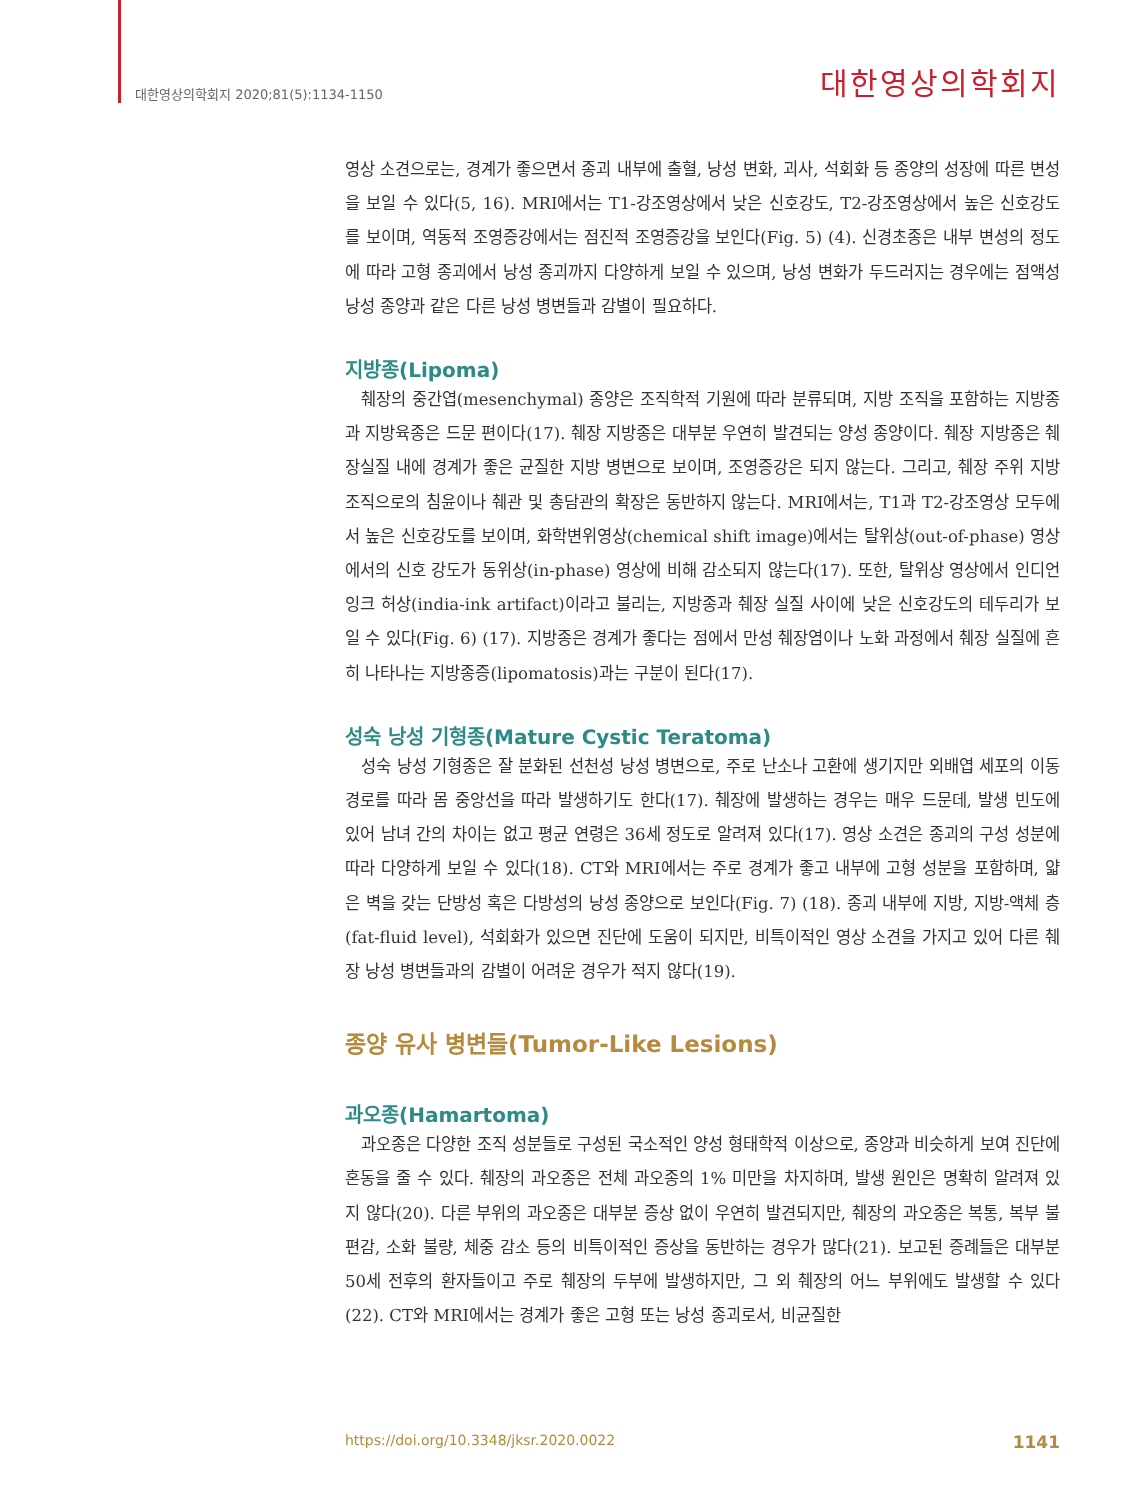대한영상의학회지 2020;81(5):1134-1150 대한영상의학회지
영상 소견으로는, 경계가 좋으면서 종괴 내부에 출혈, 낭성 변화, 괴사, 석회화 등 종양의 성장에 따른 변성을 보일 수 있다(5, 16). MRI에서는 T1-강조영상에서 낮은 신호강도, T2-강조영상에서 높은 신호강도를 보이며, 역동적 조영증강에서는 점진적 조영증강을 보인다(Fig. 5) (4). 신경초종은 내부 변성의 정도에 따라 고형 종괴에서 낭성 종괴까지 다양하게 보일 수 있으며, 낭성 변화가 두드러지는 경우에는 점액성 낭성 종양과 같은 다른 낭성 병변들과 감별이 필요하다.
지방종(Lipoma)
췌장의 중간엽(mesenchymal) 종양은 조직학적 기원에 따라 분류되며, 지방 조직을 포함하는 지방종과 지방육종은 드문 편이다(17). 췌장 지방종은 대부분 우연히 발견되는 양성 종양이다. 췌장 지방종은 췌장실질 내에 경계가 좋은 균질한 지방 병변으로 보이며, 조영증강은 되지 않는다. 그리고, 췌장 주위 지방 조직으로의 침윤이나 췌관 및 총담관의 확장은 동반하지 않는다. MRI에서는, T1과 T2-강조영상 모두에서 높은 신호강도를 보이며, 화학변위영상(chemical shift image)에서는 탈위상(out-of-phase) 영상에서의 신호 강도가 동위상(in-phase) 영상에 비해 감소되지 않는다(17). 또한, 탈위상 영상에서 인디언 잉크 허상(india-ink artifact)이라고 불리는, 지방종과 췌장 실질 사이에 낮은 신호강도의 테두리가 보일 수 있다(Fig. 6) (17). 지방종은 경계가 좋다는 점에서 만성 췌장염이나 노화 과정에서 췌장 실질에 흔히 나타나는 지방종증(lipomatosis)과는 구분이 된다(17).
성숙 낭성 기형종(Mature Cystic Teratoma)
성숙 낭성 기형종은 잘 분화된 선천성 낭성 병변으로, 주로 난소나 고환에 생기지만 외배엽 세포의 이동 경로를 따라 몸 중앙선을 따라 발생하기도 한다(17). 췌장에 발생하는 경우는 매우 드문데, 발생 빈도에 있어 남녀 간의 차이는 없고 평균 연령은 36세 정도로 알려져 있다(17). 영상 소견은 종괴의 구성 성분에 따라 다양하게 보일 수 있다(18). CT와 MRI에서는 주로 경계가 좋고 내부에 고형 성분을 포함하며, 얇은 벽을 갖는 단방성 혹은 다방성의 낭성 종양으로 보인다(Fig. 7) (18). 종괴 내부에 지방, 지방-액체 층(fat-fluid level), 석회화가 있으면 진단에 도움이 되지만, 비특이적인 영상 소견을 가지고 있어 다른 췌장 낭성 병변들과의 감별이 어려운 경우가 적지 않다(19).
종양 유사 병변들(Tumor-Like Lesions)
과오종(Hamartoma)
과오종은 다양한 조직 성분들로 구성된 국소적인 양성 형태학적 이상으로, 종양과 비슷하게 보여 진단에 혼동을 줄 수 있다. 췌장의 과오종은 전체 과오종의 1% 미만을 차지하며, 발생 원인은 명확히 알려져 있지 않다(20). 다른 부위의 과오종은 대부분 증상 없이 우연히 발견되지만, 췌장의 과오종은 복통, 복부 불편감, 소화 불량, 체중 감소 등의 비특이적인 증상을 동반하는 경우가 많다(21). 보고된 증례들은 대부분 50세 전후의 환자들이고 주로 췌장의 두부에 발생하지만, 그 외 췌장의 어느 부위에도 발생할 수 있다(22). CT와 MRI에서는 경계가 좋은 고형 또는 낭성 종괴로서, 비균질한
https://doi.org/10.3348/jksr.2020.0022 1141